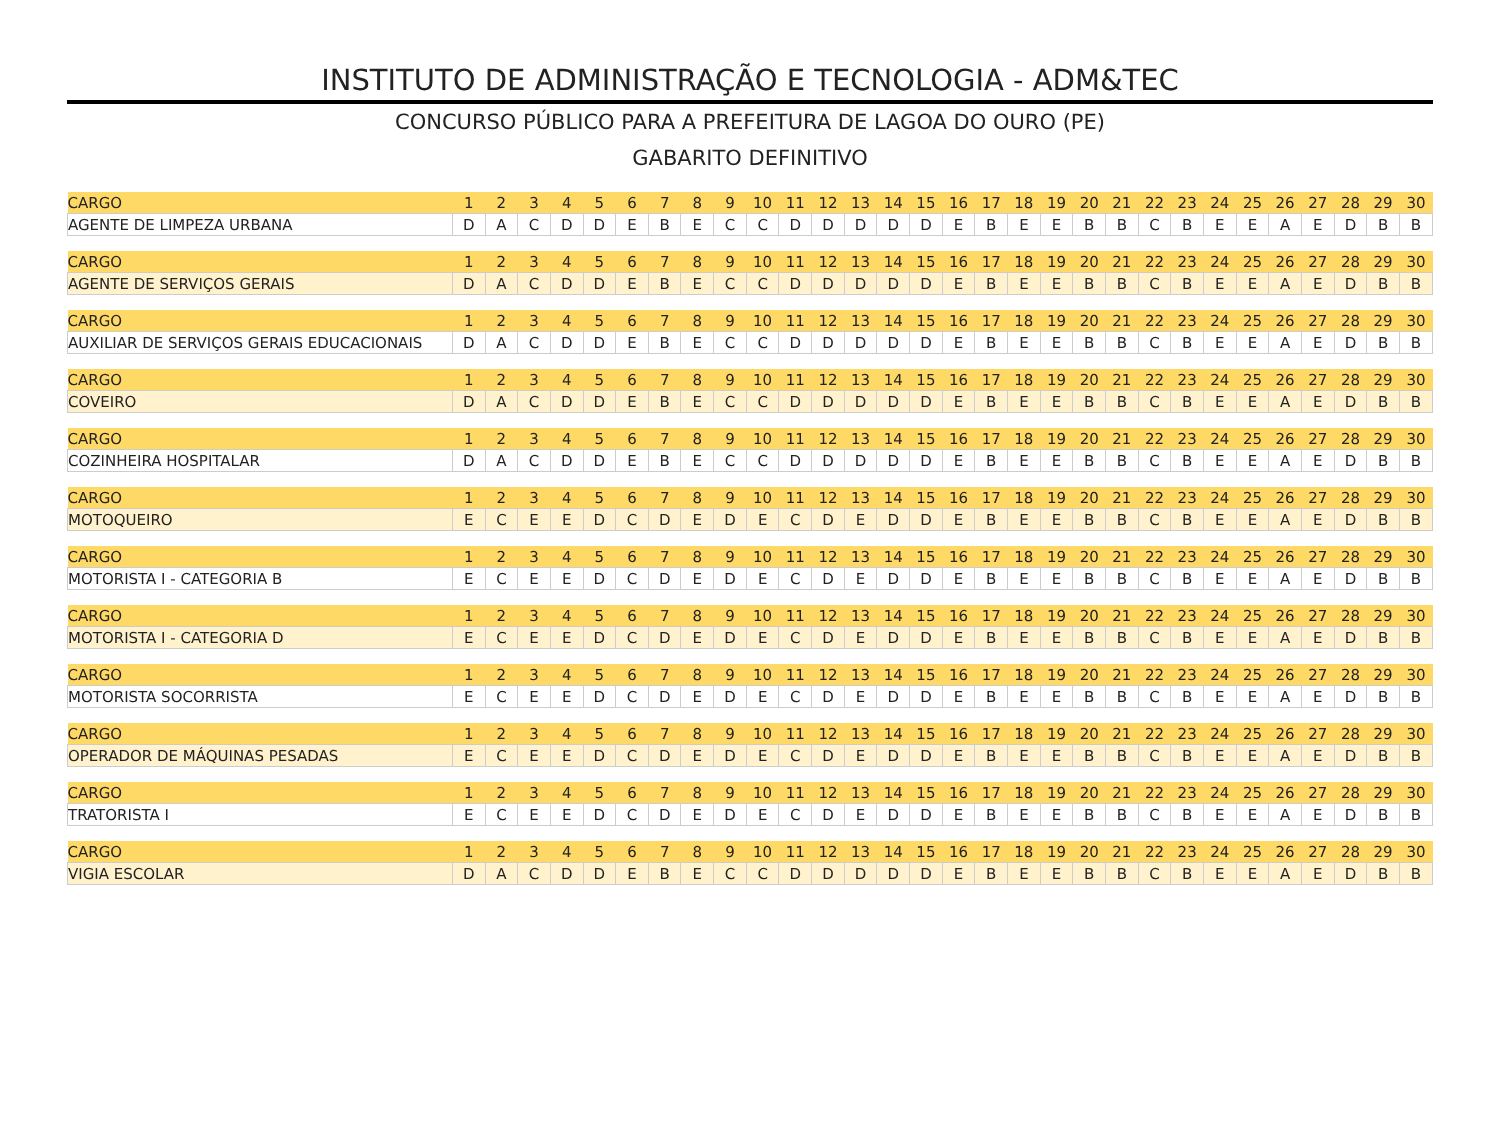INSTITUTO DE ADMINISTRAÇÃO E TECNOLOGIA - ADM&TEC
CONCURSO PÚBLICO PARA A PREFEITURA DE LAGOA DO OURO (PE)
GABARITO DEFINITIVO
| CARGO | 1 | 2 | 3 | 4 | 5 | 6 | 7 | 8 | 9 | 10 | 11 | 12 | 13 | 14 | 15 | 16 | 17 | 18 | 19 | 20 | 21 | 22 | 23 | 24 | 25 | 26 | 27 | 28 | 29 | 30 |
| AGENTE DE LIMPEZA URBANA | D | A | C | D | D | E | B | E | C | C | D | D | D | D | D | E | B | E | E | B | B | C | B | E | E | A | E | D | B | B |
| CARGO | 1 | 2 | 3 | 4 | 5 | 6 | 7 | 8 | 9 | 10 | 11 | 12 | 13 | 14 | 15 | 16 | 17 | 18 | 19 | 20 | 21 | 22 | 23 | 24 | 25 | 26 | 27 | 28 | 29 | 30 |
| AGENTE DE SERVIÇOS GERAIS | D | A | C | D | D | E | B | E | C | C | D | D | D | D | D | E | B | E | E | B | B | C | B | E | E | A | E | D | B | B |
| CARGO | 1 | 2 | 3 | 4 | 5 | 6 | 7 | 8 | 9 | 10 | 11 | 12 | 13 | 14 | 15 | 16 | 17 | 18 | 19 | 20 | 21 | 22 | 23 | 24 | 25 | 26 | 27 | 28 | 29 | 30 |
| AUXILIAR DE SERVIÇOS GERAIS EDUCACIONAIS | D | A | C | D | D | E | B | E | C | C | D | D | D | D | D | E | B | E | E | B | B | C | B | E | E | A | E | D | B | B |
| CARGO | 1 | 2 | 3 | 4 | 5 | 6 | 7 | 8 | 9 | 10 | 11 | 12 | 13 | 14 | 15 | 16 | 17 | 18 | 19 | 20 | 21 | 22 | 23 | 24 | 25 | 26 | 27 | 28 | 29 | 30 |
| COVEIRO | D | A | C | D | D | E | B | E | C | C | D | D | D | D | D | E | B | E | E | B | B | C | B | E | E | A | E | D | B | B |
| CARGO | 1 | 2 | 3 | 4 | 5 | 6 | 7 | 8 | 9 | 10 | 11 | 12 | 13 | 14 | 15 | 16 | 17 | 18 | 19 | 20 | 21 | 22 | 23 | 24 | 25 | 26 | 27 | 28 | 29 | 30 |
| COZINHEIRA HOSPITALAR | D | A | C | D | D | E | B | E | C | C | D | D | D | D | D | E | B | E | E | B | B | C | B | E | E | A | E | D | B | B |
| CARGO | 1 | 2 | 3 | 4 | 5 | 6 | 7 | 8 | 9 | 10 | 11 | 12 | 13 | 14 | 15 | 16 | 17 | 18 | 19 | 20 | 21 | 22 | 23 | 24 | 25 | 26 | 27 | 28 | 29 | 30 |
| MOTOQUEIRO | E | C | E | E | D | C | D | E | D | E | C | D | E | D | D | E | B | E | E | B | B | C | B | E | E | A | E | D | B | B |
| CARGO | 1 | 2 | 3 | 4 | 5 | 6 | 7 | 8 | 9 | 10 | 11 | 12 | 13 | 14 | 15 | 16 | 17 | 18 | 19 | 20 | 21 | 22 | 23 | 24 | 25 | 26 | 27 | 28 | 29 | 30 |
| MOTORISTA I - CATEGORIA B | E | C | E | E | D | C | D | E | D | E | C | D | E | D | D | E | B | E | E | B | B | C | B | E | E | A | E | D | B | B |
| CARGO | 1 | 2 | 3 | 4 | 5 | 6 | 7 | 8 | 9 | 10 | 11 | 12 | 13 | 14 | 15 | 16 | 17 | 18 | 19 | 20 | 21 | 22 | 23 | 24 | 25 | 26 | 27 | 28 | 29 | 30 |
| MOTORISTA I - CATEGORIA D | E | C | E | E | D | C | D | E | D | E | C | D | E | D | D | E | B | E | E | B | B | C | B | E | E | A | E | D | B | B |
| CARGO | 1 | 2 | 3 | 4 | 5 | 6 | 7 | 8 | 9 | 10 | 11 | 12 | 13 | 14 | 15 | 16 | 17 | 18 | 19 | 20 | 21 | 22 | 23 | 24 | 25 | 26 | 27 | 28 | 29 | 30 |
| MOTORISTA SOCORRISTA | E | C | E | E | D | C | D | E | D | E | C | D | E | D | D | E | B | E | E | B | B | C | B | E | E | A | E | D | B | B |
| CARGO | 1 | 2 | 3 | 4 | 5 | 6 | 7 | 8 | 9 | 10 | 11 | 12 | 13 | 14 | 15 | 16 | 17 | 18 | 19 | 20 | 21 | 22 | 23 | 24 | 25 | 26 | 27 | 28 | 29 | 30 |
| OPERADOR DE MÁQUINAS PESADAS | E | C | E | E | D | C | D | E | D | E | C | D | E | D | D | E | B | E | E | B | B | C | B | E | E | A | E | D | B | B |
| CARGO | 1 | 2 | 3 | 4 | 5 | 6 | 7 | 8 | 9 | 10 | 11 | 12 | 13 | 14 | 15 | 16 | 17 | 18 | 19 | 20 | 21 | 22 | 23 | 24 | 25 | 26 | 27 | 28 | 29 | 30 |
| TRATORISTA I | E | C | E | E | D | C | D | E | D | E | C | D | E | D | D | E | B | E | E | B | B | C | B | E | E | A | E | D | B | B |
| CARGO | 1 | 2 | 3 | 4 | 5 | 6 | 7 | 8 | 9 | 10 | 11 | 12 | 13 | 14 | 15 | 16 | 17 | 18 | 19 | 20 | 21 | 22 | 23 | 24 | 25 | 26 | 27 | 28 | 29 | 30 |
| VIGIA ESCOLAR | D | A | C | D | D | E | B | E | C | C | D | D | D | D | D | E | B | E | E | B | B | C | B | E | E | A | E | D | B | B |